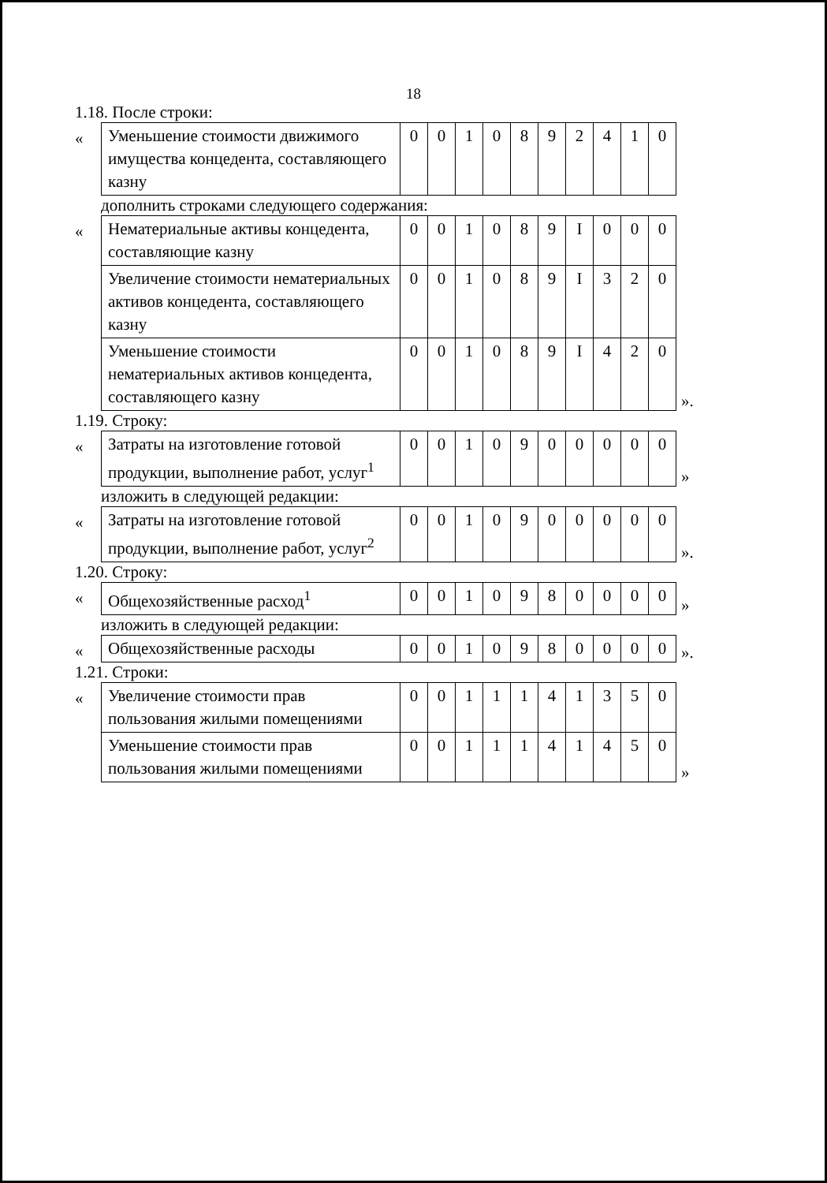18
1.18. После строки:
«
| Уменьшение стоимости движимого имущества концедента, составляющего казну | 0 | 0 | 1 | 0 | 8 | 9 | 2 | 4 | 1 | 0 |
дополнить строками следующего содержания:
«
| Нематериальные активы концедента, составляющие казну | 0 | 0 | 1 | 0 | 8 | 9 | I | 0 | 0 | 0 |
| Увеличение стоимости нематериальных активов концедента, составляющего казну | 0 | 0 | 1 | 0 | 8 | 9 | I | 3 | 2 | 0 |
| Уменьшение стоимости нематериальных активов концедента, составляющего казну | 0 | 0 | 1 | 0 | 8 | 9 | I | 4 | 2 | 0 |
».
1.19. Строку:
«
| Затраты на изготовление готовой продукции, выполнение работ, услуг<sup>1</sup> | 0 | 0 | 1 | 0 | 9 | 0 | 0 | 0 | 0 | 0 |
»
изложить в следующей редакции:
«
| Затраты на изготовление готовой продукции, выполнение работ, услуг<sup>2</sup> | 0 | 0 | 1 | 0 | 9 | 0 | 0 | 0 | 0 | 0 |
».
1.20. Строку:
«
| Общехозяйственные расход<sup>1</sup> | 0 | 0 | 1 | 0 | 9 | 8 | 0 | 0 | 0 | 0 |
»
изложить в следующей редакции:
«
| Общехозяйственные расходы | 0 | 0 | 1 | 0 | 9 | 8 | 0 | 0 | 0 | 0 |
».
1.21. Строки:
«
| Увеличение стоимости прав пользования жилыми помещениями | 0 | 0 | 1 | 1 | 1 | 4 | 1 | 3 | 5 | 0 |
| Уменьшение стоимости прав пользования жилыми помещениями | 0 | 0 | 1 | 1 | 1 | 4 | 1 | 4 | 5 | 0 |
»